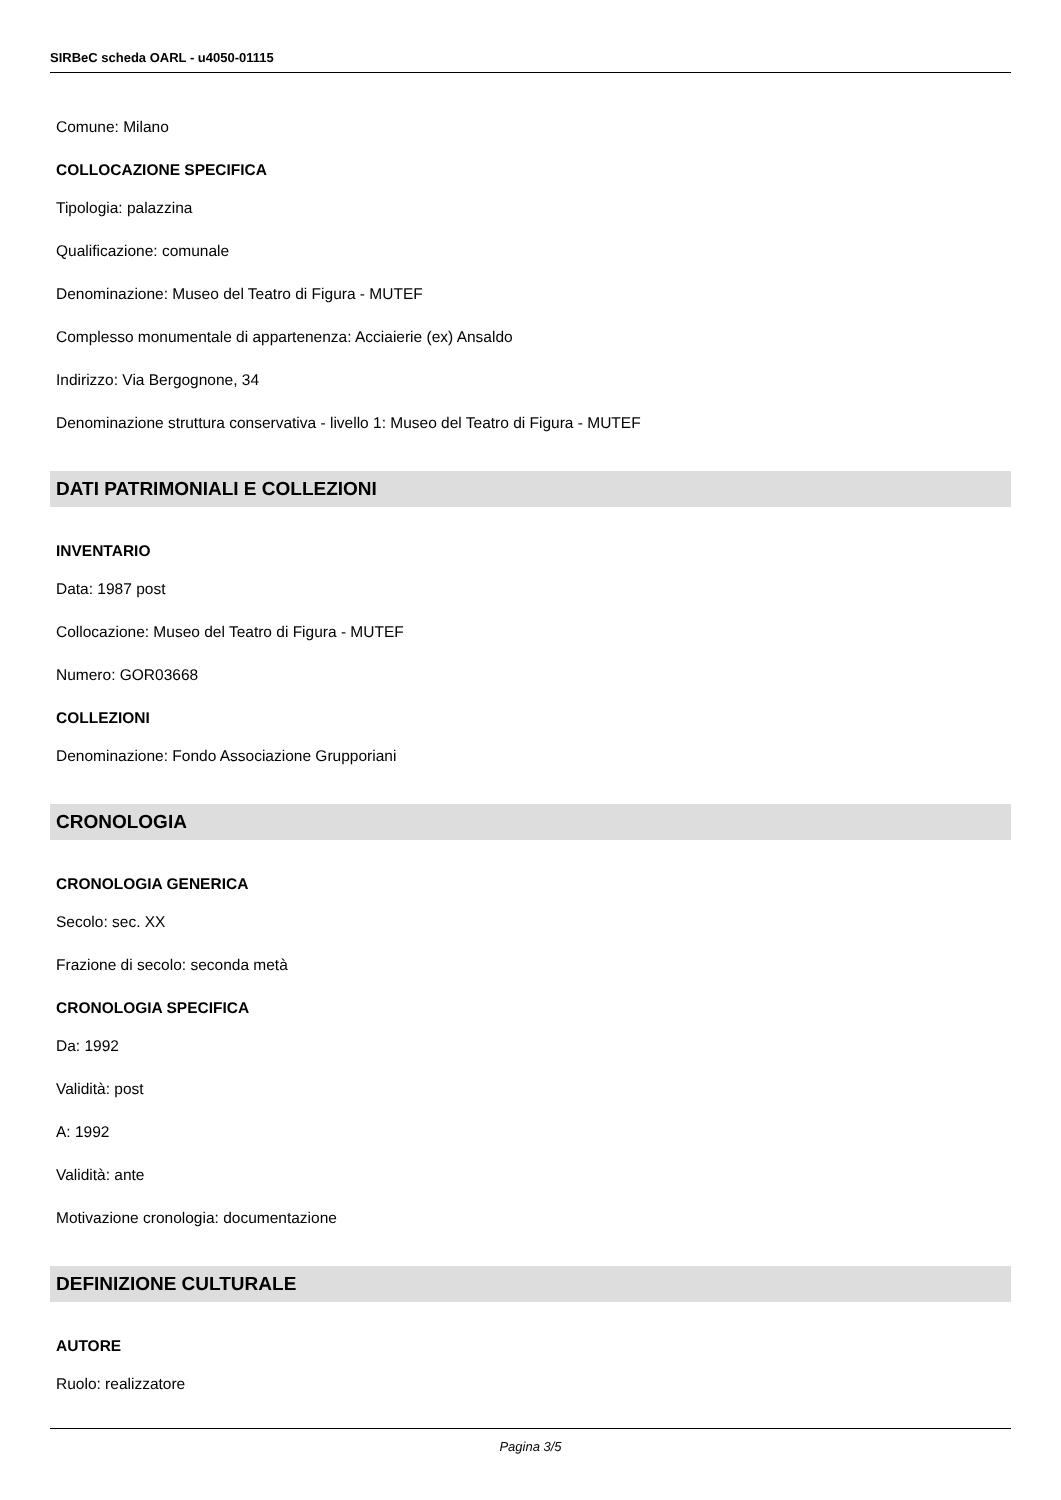SIRBeC scheda OARL - u4050-01115
Comune: Milano
COLLOCAZIONE SPECIFICA
Tipologia: palazzina
Qualificazione: comunale
Denominazione: Museo del Teatro di Figura - MUTEF
Complesso monumentale di appartenenza: Acciaierie (ex) Ansaldo
Indirizzo: Via Bergognone, 34
Denominazione struttura conservativa - livello 1: Museo del Teatro di Figura - MUTEF
DATI PATRIMONIALI E COLLEZIONI
INVENTARIO
Data: 1987 post
Collocazione: Museo del Teatro di Figura - MUTEF
Numero: GOR03668
COLLEZIONI
Denominazione: Fondo Associazione Grupporiani
CRONOLOGIA
CRONOLOGIA GENERICA
Secolo: sec. XX
Frazione di secolo: seconda metà
CRONOLOGIA SPECIFICA
Da: 1992
Validità: post
A: 1992
Validità: ante
Motivazione cronologia: documentazione
DEFINIZIONE CULTURALE
AUTORE
Ruolo: realizzatore
Pagina 3/5